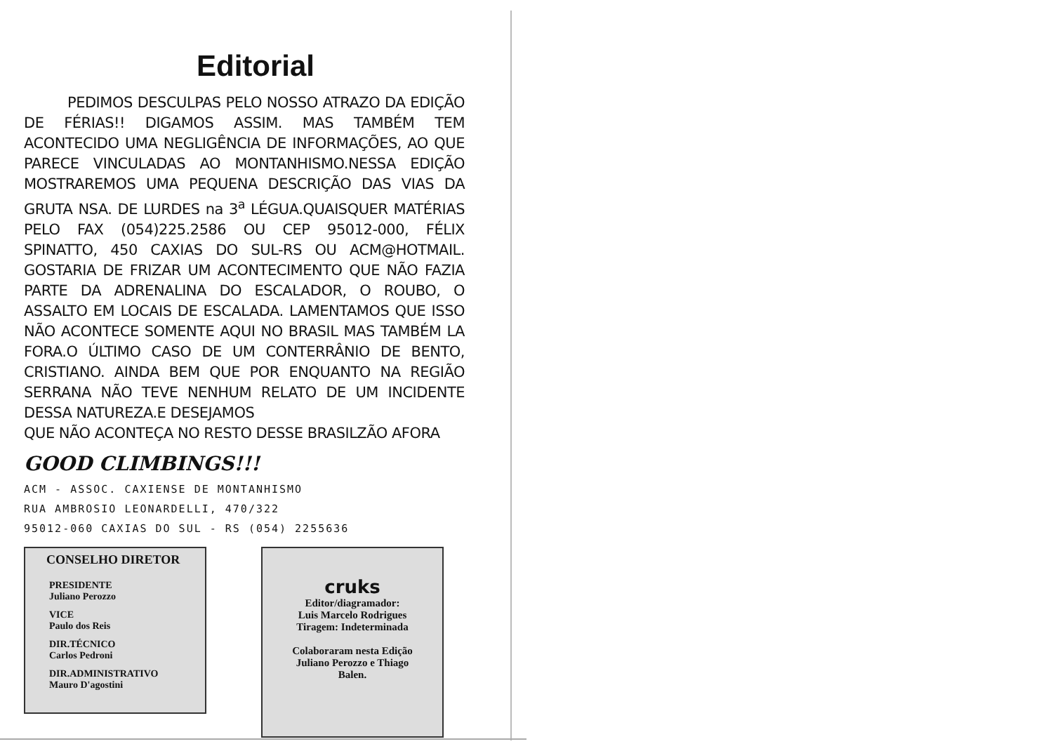Editorial
PEDIMOS DESCULPAS PELO NOSSO ATRAZO DA EDIÇÃO DE FÉRIAS!! DIGAMOS ASSIM. MAS TAMBÉM TEM ACONTECIDO UMA NEGLIGÊNCIA DE INFORMAÇÕES, AO QUE PARECE VINCULADAS AO MONTANHISMO.NESSA EDIÇÃO MOSTRAREMOS UMA PEQUENA DESCRIÇÃO DAS VIAS DA GRUTA NSA. DE LURDES na 3<sup>a</sup> LÉGUA.QUAISQUER MATÉRIAS PELO FAX (054)225.2586 OU CEP 95012-000, FÉLIX SPINATTO, 450 CAXIAS DO SUL-RS OU ACM@HOTMAIL. GOSTARIA DE FRIZAR UM ACONTECIMENTO QUE NÃO FAZIA PARTE DA ADRENALINA DO ESCALADOR, O ROUBO, O ASSALTO EM LOCAIS DE ESCALADA. LAMENTAMOS QUE ISSO NÃO ACONTECE SOMENTE AQUI NO BRASIL MAS TAMBÉM LA FORA.O ÚLTIMO CASO DE UM CONTERRÂNIO DE BENTO, CRISTIANO. AINDA BEM QUE POR ENQUANTO NA REGIÃO SERRANA NÃO TEVE NENHUM RELATO DE UM INCIDENTE DESSA NATUREZA.E DESEJAMOS
QUE NÃO ACONTEÇA NO RESTO DESSE BRASILZÃO AFORA
GOOD CLIMBINGS!!!
ACM - ASSOC. CAXIENSE DE MONTANHISMO
RUA AMBROSIO LEONARDELLI, 470/322
95012-060 CAXIAS DO SUL - RS (054) 2255636
CONSELHO DIRETOR
PRESIDENTE
Juliano Perozzo
VICE
Paulo dos Reis
DIR.TÉCNICO
Carlos Pedroni
DIR.ADMINISTRATIVO
Mauro D'agostini
cruks
Editor/diagramador:
Luis Marcelo Rodrigues
Tiragem: Indeterminada
Colaboraram nesta Edição
Juliano Perozzo e Thiago
Balen.